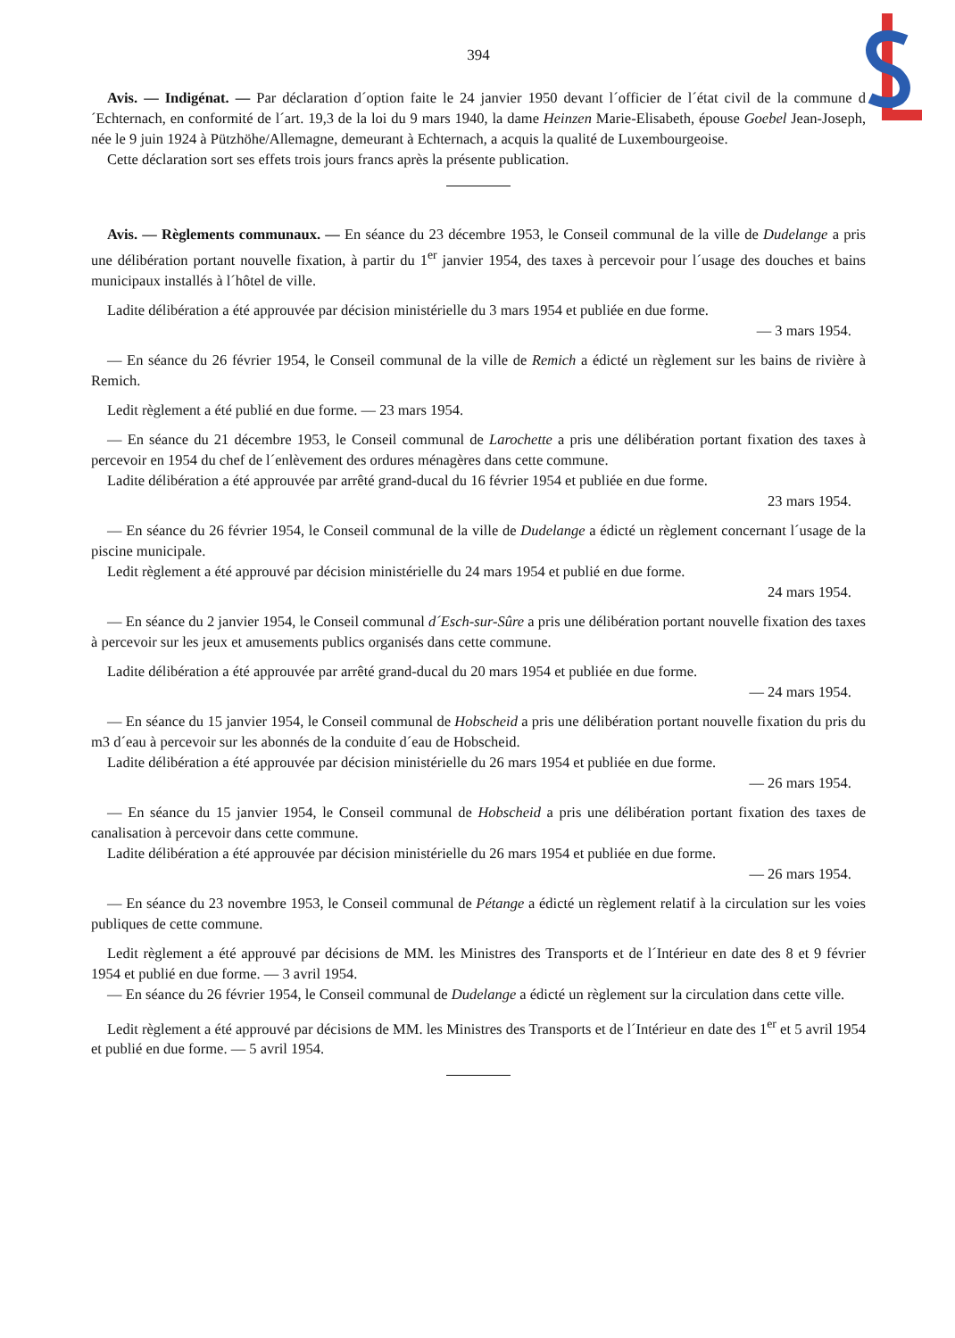394
Avis. — Indigénat. — Par déclaration d´option faite le 24 janvier 1950 devant l´officier de l´état civil de la commune d´Echternach, en conformité de l´art. 19,3 de la loi du 9 mars 1940, la dame Heinzen Marie-Elisabeth, épouse Goebel Jean-Joseph, née le 9 juin 1924 à Pützhöhe/Allemagne, demeurant à Echternach, a acquis la qualité de Luxembourgeoise.
Cette déclaration sort ses effets trois jours francs après la présente publication.
Avis. — Règlements communaux. — En séance du 23 décembre 1953, le Conseil communal de la ville de Dudelange a pris une délibération portant nouvelle fixation, à partir du 1<sup>er</sup> janvier 1954, des taxes à percevoir pour l´usage des douches et bains municipaux installés à l´hôtel de ville.
Ladite délibération a été approuvée par décision ministérielle du 3 mars 1954 et publiée en due forme.
— 3 mars 1954.
— En séance du 26 février 1954, le Conseil communal de la ville de Remich a édicté un règlement sur les bains de rivière à Remich.
Ledit règlement a été publié en due forme. — 23 mars 1954.
— En séance du 21 décembre 1953, le Conseil communal de Larochette a pris une délibération portant fixation des taxes à percevoir en 1954 du chef de l´enlèvement des ordures ménagères dans cette commune.
Ladite délibération a été approuvée par arrêté grand-ducal du 16 février 1954 et publiée en due forme.
23 mars 1954.
— En séance du 26 février 1954, le Conseil communal de la ville de Dudelange a édicté un règlement concernant l´usage de la piscine municipale.
Ledit règlement a été approuvé par décision ministérielle du 24 mars 1954 et publié en due forme.
24 mars 1954.
— En séance du 2 janvier 1954, le Conseil communal d´Esch-sur-Sûre a pris une délibération portant nouvelle fixation des taxes à percevoir sur les jeux et amusements publics organisés dans cette commune.
Ladite délibération a été approuvée par arrêté grand-ducal du 20 mars 1954 et publiée en due forme.
— 24 mars 1954.
— En séance du 15 janvier 1954, le Conseil communal de Hobscheid a pris une délibération portant nouvelle fixation du pris du m3 d´eau à percevoir sur les abonnés de la conduite d´eau de Hobscheid.
Ladite délibération a été approuvée par décision ministérielle du 26 mars 1954 et publiée en due forme.
— 26 mars 1954.
— En séance du 15 janvier 1954, le Conseil communal de Hobscheid a pris une délibération portant fixation des taxes de canalisation à percevoir dans cette commune.
Ladite délibération a été approuvée par décision ministérielle du 26 mars 1954 et publiée en due forme.
— 26 mars 1954.
— En séance du 23 novembre 1953, le Conseil communal de Pétange a édicté un règlement relatif à la circulation sur les voies publiques de cette commune.
Ledit règlement a été approuvé par décisions de MM. les Ministres des Transports et de l´Intérieur en date des 8 et 9 février 1954 et publié en due forme. — 3 avril 1954.
— En séance du 26 février 1954, le Conseil communal de Dudelange a édicté un règlement sur la circulation dans cette ville.
Ledit règlement a été approuvé par décisions de MM. les Ministres des Transports et de l´Intérieur en date des 1<sup>er</sup> et 5 avril 1954 et publié en due forme. — 5 avril 1954.